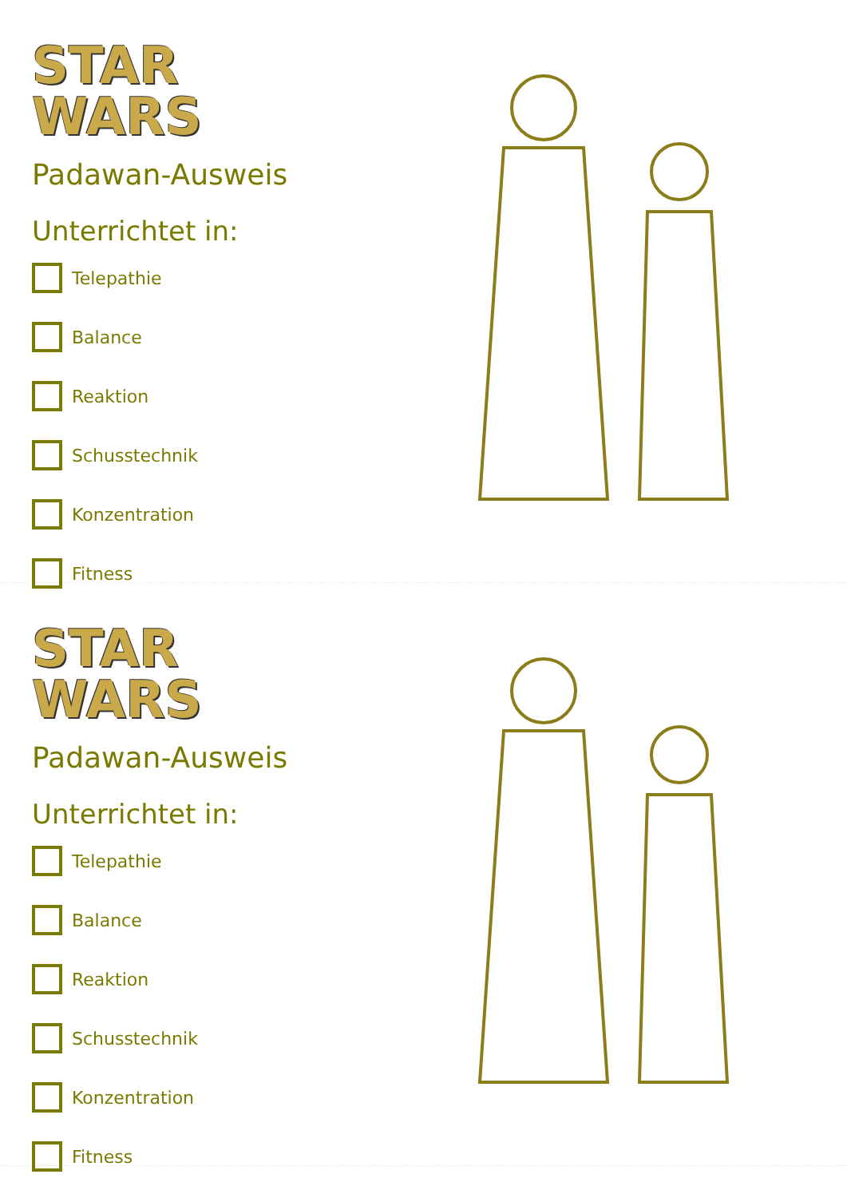STAR
WARS
Padawan-Ausweis
Unterrichtet in:
Telepathie
Balance
Reaktion
Schusstechnik
Konzentration
Fitness
STAR
WARS
Padawan-Ausweis
Unterrichtet in:
Telepathie
Balance
Reaktion
Schusstechnik
Konzentration
Fitness